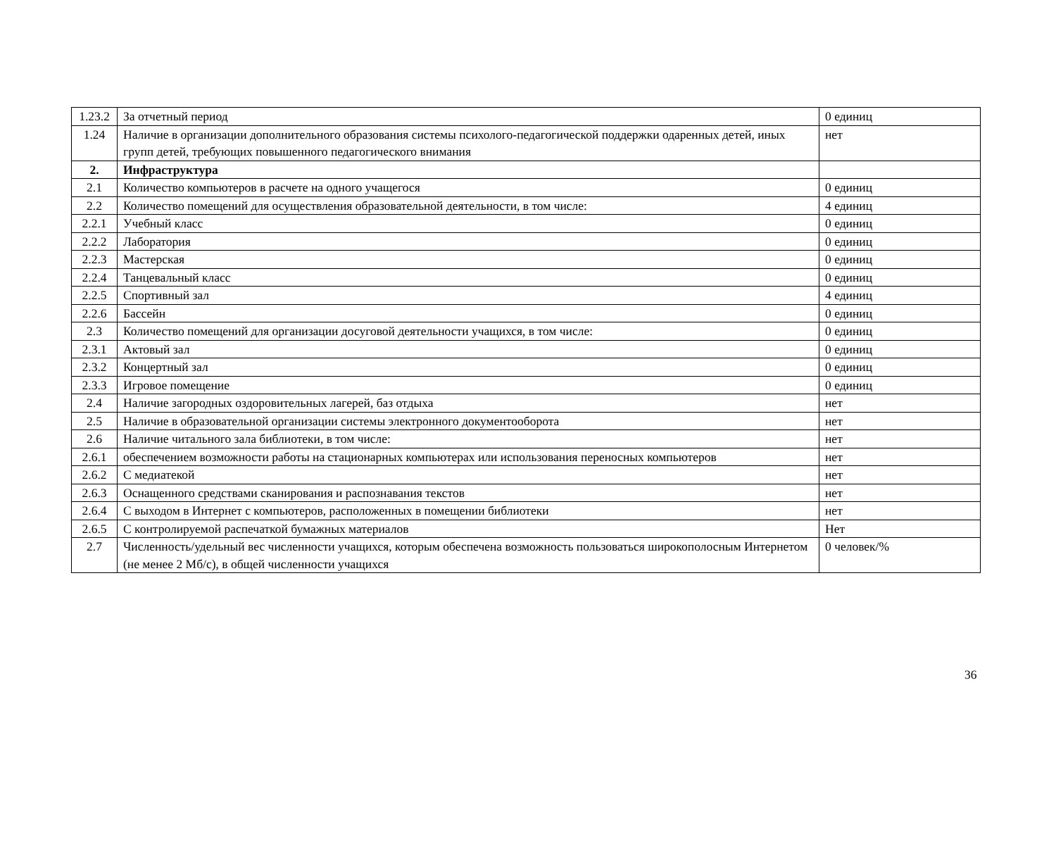| 1.23.2 | За отчетный период | 0 единиц |
| 1.24 | Наличие в организации дополнительного образования системы психолого-педагогической поддержки одаренных детей, иных групп детей, требующих повышенного педагогического внимания | нет |
| 2. | Инфраструктура | |
| 2.1 | Количество компьютеров в расчете на одного учащегося | 0 единиц |
| 2.2 | Количество помещений для осуществления образовательной деятельности, в том числе: | 4 единиц |
| 2.2.1 | Учебный класс | 0 единиц |
| 2.2.2 | Лаборатория | 0 единиц |
| 2.2.3 | Мастерская | 0 единиц |
| 2.2.4 | Танцевальный класс | 0 единиц |
| 2.2.5 | Спортивный зал | 4 единиц |
| 2.2.6 | Бассейн | 0 единиц |
| 2.3 | Количество помещений для организации досуговой деятельности учащихся, в том числе: | 0 единиц |
| 2.3.1 | Актовый зал | 0 единиц |
| 2.3.2 | Концертный зал | 0 единиц |
| 2.3.3 | Игровое помещение | 0 единиц |
| 2.4 | Наличие загородных оздоровительных лагерей, баз отдыха | нет |
| 2.5 | Наличие в образовательной организации системы электронного документооборота | нет |
| 2.6 | Наличие читального зала библиотеки, в том числе: | нет |
| 2.6.1 | обеспечением возможности работы на стационарных компьютерах или использования переносных компьютеров | нет |
| 2.6.2 | С медиатекой | нет |
| 2.6.3 | Оснащенного средствами сканирования и распознавания текстов | нет |
| 2.6.4 | С выходом в Интернет с компьютеров, расположенных в помещении библиотеки | нет |
| 2.6.5 | С контролируемой распечаткой бумажных материалов | Нет |
| 2.7 | Численность/удельный вес численности учащихся, которым обеспечена возможность пользоваться широкополосным Интернетом (не менее 2 Мб/с), в общей численности учащихся | 0 человек/% |
36